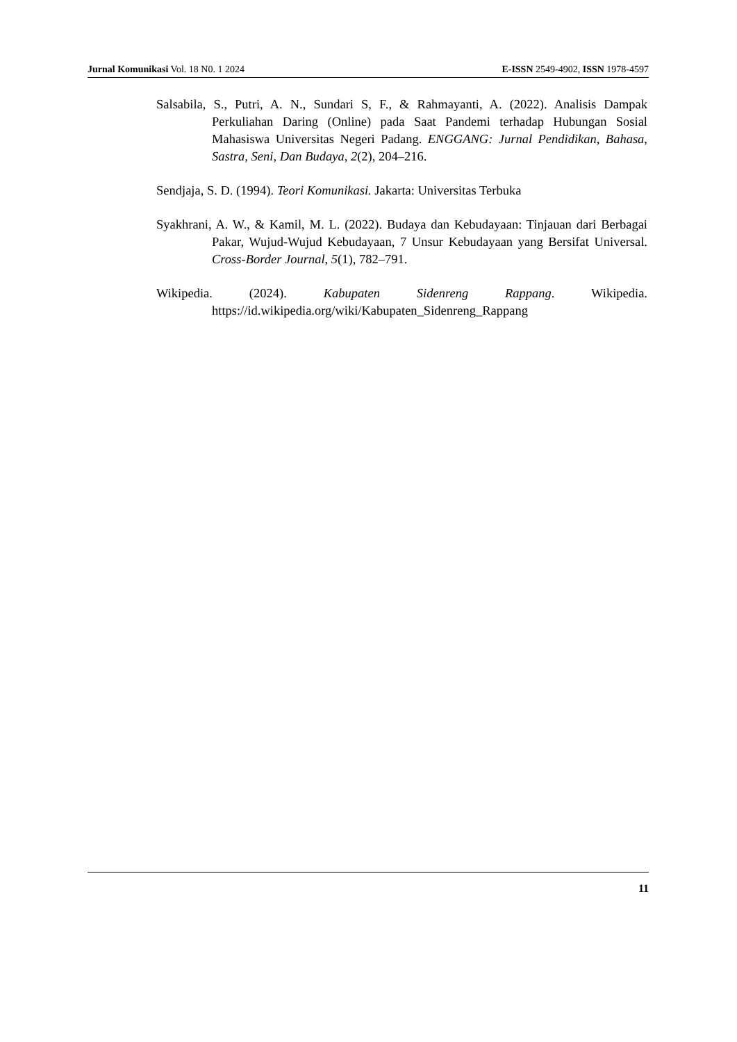Jurnal Komunikasi Vol. 18 N0. 1 2024 E-ISSN 2549-4902, ISSN 1978-4597
Salsabila, S., Putri, A. N., Sundari S, F., & Rahmayanti, A. (2022). Analisis Dampak Perkuliahan Daring (Online) pada Saat Pandemi terhadap Hubungan Sosial Mahasiswa Universitas Negeri Padang. ENGGANG: Jurnal Pendidikan, Bahasa, Sastra, Seni, Dan Budaya, 2(2), 204–216.
Sendjaja, S. D. (1994). Teori Komunikasi. Jakarta: Universitas Terbuka
Syakhrani, A. W., & Kamil, M. L. (2022). Budaya dan Kebudayaan: Tinjauan dari Berbagai Pakar, Wujud-Wujud Kebudayaan, 7 Unsur Kebudayaan yang Bersifat Universal. Cross-Border Journal, 5(1), 782–791.
Wikipedia. (2024). Kabupaten Sidenreng Rappang. Wikipedia. https://id.wikipedia.org/wiki/Kabupaten_Sidenreng_Rappang
11